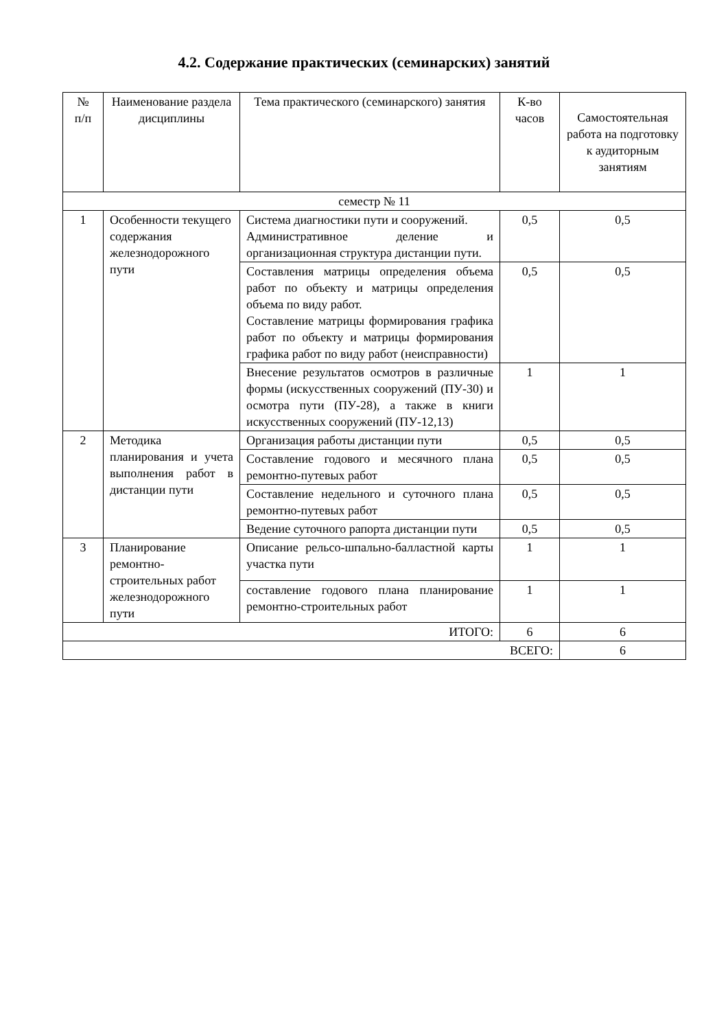4.2. Содержание практических (семинарских) занятий
| № п/п | Наименование раздела дисциплины | Тема практического (семинарского) занятия | К-во часов | Самостоятельная работа на подготовку к аудиторным занятиям |
| --- | --- | --- | --- | --- |
| семестр № 11 | | | | |
| 1 | Особенности текущего содержания железнодорожного пути | Система диагностики пути и сооружений. Административное деление и организационная структура дистанции пути. | 0,5 | 0,5 |
| | | Составления матрицы определения объема работ по объекту и матрицы определения объема по виду работ. Составление матрицы формирования графика работ по объекту и матрицы формирования графика работ по виду работ (неисправности) | 0,5 | 0,5 |
| | | Внесение результатов осмотров в различные формы (искусственных сооружений (ПУ-30) и осмотра пути (ПУ-28), а также в книги искусственных сооружений (ПУ-12,13) | 1 | 1 |
| 2 | Методика планирования и учета выполнения работ в дистанции пути | Организация работы дистанции пути | 0,5 | 0,5 |
| | | Составление годового и месячного плана ремонтно-путевых работ | 0,5 | 0,5 |
| | | Составление недельного и суточного плана ремонтно-путевых работ | 0,5 | 0,5 |
| | | Ведение суточного рапорта дистанции пути | 0,5 | 0,5 |
| 3 | Планирование ремонтно-строительных работ железнодорожного пути | Описание рельсо-шпально-балластной карты участка пути | 1 | 1 |
| | | составление годового плана планирование ремонтно-строительных работ | 1 | 1 |
| ИТОГО: | | | 6 | 6 |
| ВСЕГО: | | | | 6 |